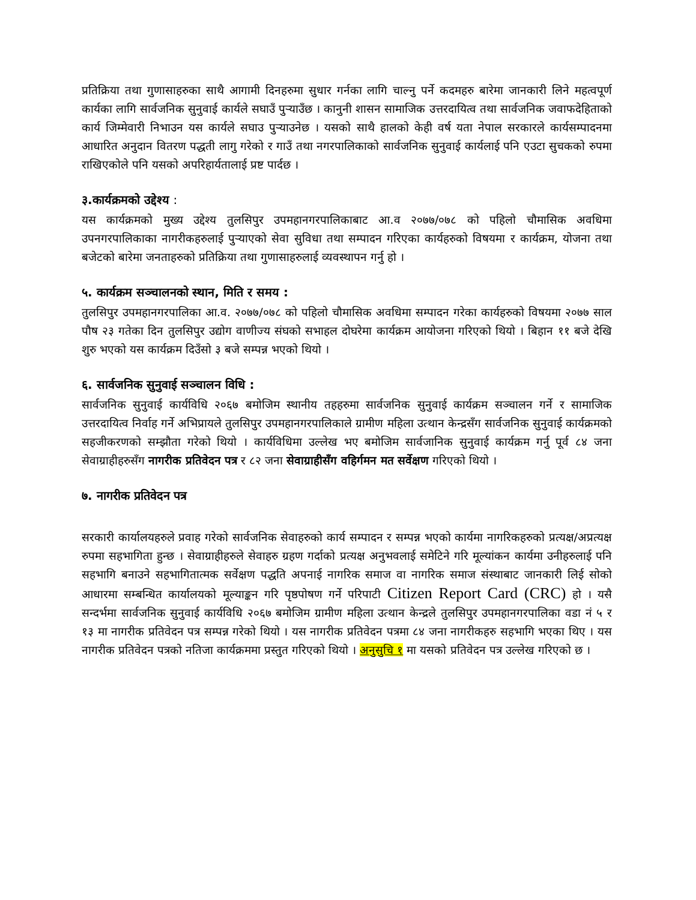प्रतिक्रिया तथा गुणासाहरुका साथै आगामी दिनहरुमा सुधार गर्नका लागि चाल्नु पर्ने कदमहरु बारेमा जानकारी लिने महत्वपूर्ण कार्यका लागि सार्वजनिक सुनुवाई कार्यले सघाउँ पुऱ्याउँछ । कानुनी शासन सामाजिक उत्तरदायित्व तथा सार्वजनिक जवाफदेहिताको कार्य जिम्मेवारी निभाउन यस कार्यले सघाउ पुऱ्याउनेछ । यसको साथै हालको केही वर्ष यता नेपाल सरकारले कार्यसम्पादनमा आधारित अनुदान वितरण पद्धती लागु गरेको र गाउँ तथा नगरपालिकाको सार्वजनिक सुनुवाई कार्यलाई पनि एउटा सुचकको रुपमा राखिएकोले पनि यसको अपरिहार्यतालाई प्रष्ट पार्दछ ।
३.कार्यक्रमको उद्देश्य :
यस कार्यक्रमको मुख्य उद्देश्य तुलसिपुर उपमहानगरपालिकाबाट आ.व २०७७/०७८ को पहिलो चौमासिक अवधिमा उपनगरपालिकाका नागरीकहरुलाई पुऱ्याएको सेवा सुविधा तथा सम्पादन गरिएका कार्यहरुको विषयमा र कार्यक्रम, योजना तथा बजेटको बारेमा जनताहरुको प्रतिक्रिया तथा गुणासाहरुलाई व्यवस्थापन गर्नु हो ।
५. कार्यक्रम सञ्चालनको स्थान, मिति र समय :
तुलसिपुर उपमहानगरपालिका आ.व. २०७७/०७८ को पहिलो चौमासिक अवधिमा सम्पादन गरेका कार्यहरुको विषयमा २०७७ साल पौष २३ गतेका दिन तुलसिपुर उद्योग वाणीज्य संघको सभाहल दोघरेमा कार्यक्रम आयोजना गरिएको थियो । बिहान ११ बजे देखि शुरु भएको यस कार्यक्रम दिउँसो ३ बजे सम्पन्न भएको थियो ।
६. सार्वजनिक सुनुवाई सञ्चालन विधि :
सार्वजनिक सुनुवाई कार्यविधि २०६७ बमोजिम स्थानीय तहहरुमा सार्वजनिक सुनुवाई कार्यक्रम सञ्चालन गर्ने र सामाजिक उत्तरदायित्व निर्वाह गर्ने अभिप्रायले तुलसिपुर उपमहानगरपालिकाले ग्रामीण महिला उत्थान केन्द्रसँग सार्वजनिक सुनुवाई कार्यक्रमको सहजीकरणको सम्झौता गरेको थियो । कार्यविधिमा उल्लेख भए बमोजिम सार्वजानिक सुनुवाई कार्यक्रम गर्नु पूर्व ८४ जना सेवाग्राहीहरुसँग नागरीक प्रतिवेदन पत्र र ८२ जना सेवाग्राहीसँग वहिर्गमन मत सर्वेक्षण गरिएको थियो ।
७. नागरीक प्रतिवेदन पत्र
सरकारी कार्यालयहरुले प्रवाह गरेको सार्वजनिक सेवाहरुको कार्य सम्पादन र सम्पन्न भएको कार्यमा नागरिकहरुको प्रत्यक्ष/अप्रत्यक्ष रुपमा सहभागिता हुन्छ । सेवाग्राहीहरुले सेवाहरु ग्रहण गर्दाको प्रत्यक्ष अनुभवलाई समेटिने गरि मूल्यांकन कार्यमा उनीहरुलाई पनि सहभागि बनाउने सहभागितात्मक सर्वेक्षण पद्धति अपनाई नागरिक समाज वा नागरिक समाज संस्थाबाट जानकारी लिई सोको आधारमा सम्बन्धित कार्यालयको मूल्याङ्कन गरि पृष्ठपोषण गर्ने परिपाटी Citizen Report Card (CRC) हो । यसै सन्दर्भमा सार्वजनिक सुनुवाई कार्यविधि २०६७ बमोजिम ग्रामीण महिला उत्थान केन्द्रले तुलसिपुर उपमहानगरपालिका वडा नं ५ र १३ मा नागरीक प्रतिवेदन पत्र सम्पन्न गरेको थियो । यस नागरीक प्रतिवेदन पत्रमा ८४ जना नागरीकहरु सहभागि भएका थिए । यस नागरीक प्रतिवेदन पत्रको नतिजा कार्यक्रममा प्रस्तुत गरिएको थियो । अनुसुचि १ मा यसको प्रतिवेदन पत्र उल्लेख गरिएको छ ।